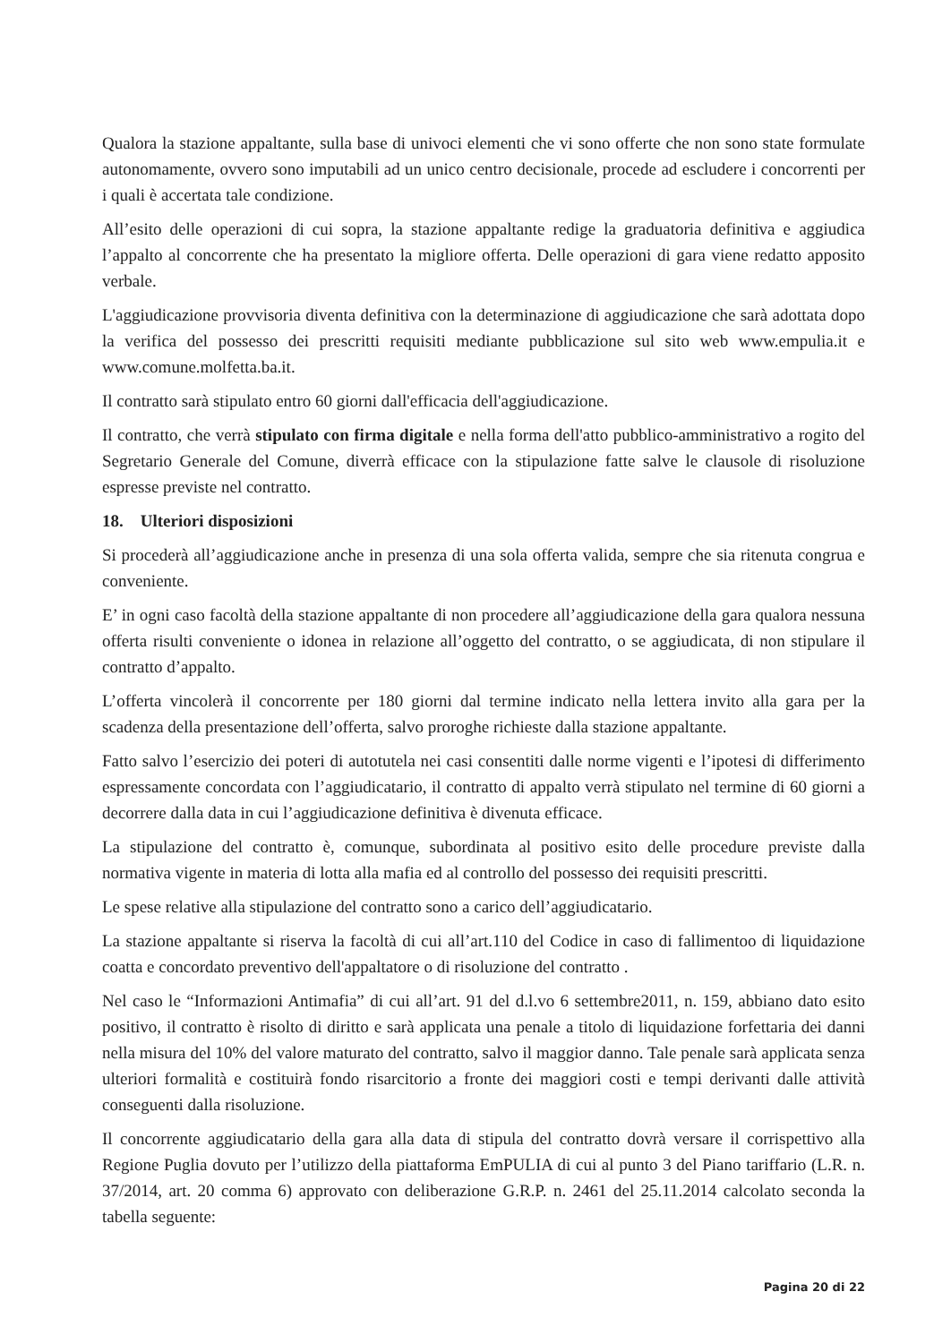Qualora la stazione appaltante, sulla base di univoci elementi che vi sono offerte che non sono state formulate autonomamente, ovvero sono imputabili ad un unico centro decisionale, procede ad escludere i concorrenti per i quali è accertata tale condizione.
All’esito delle operazioni di cui sopra, la stazione appaltante redige la graduatoria definitiva e aggiudica l’appalto al concorrente che ha presentato la migliore offerta. Delle operazioni di gara viene redatto apposito verbale.
L'aggiudicazione provvisoria diventa definitiva con la determinazione di aggiudicazione che sarà adottata dopo la verifica del possesso dei prescritti requisiti mediante pubblicazione sul sito web www.empulia.it e www.comune.molfetta.ba.it.
Il contratto sarà stipulato entro 60 giorni dall'efficacia dell'aggiudicazione.
Il contratto, che verrà stipulato con firma digitale e nella forma dell'atto pubblico-amministrativo a rogito del Segretario Generale del Comune, diverrà efficace con la stipulazione fatte salve le clausole di risoluzione espresse previste nel contratto.
18. Ulteriori disposizioni
Si procederà all’aggiudicazione anche in presenza di una sola offerta valida, sempre che sia ritenuta congrua e conveniente.
E’ in ogni caso facoltà della stazione appaltante di non procedere all’aggiudicazione della gara qualora nessuna offerta risulti conveniente o idonea in relazione all’oggetto del contratto, o se aggiudicata, di non stipulare il contratto d’appalto.
L’offerta vincolerà il concorrente per 180 giorni dal termine indicato nella lettera invito alla gara per la scadenza della presentazione dell’offerta, salvo proroghe richieste dalla stazione appaltante.
Fatto salvo l’esercizio dei poteri di autotutela nei casi consentiti dalle norme vigenti e l’ipotesi di differimento espressamente concordata con l’aggiudicatario, il contratto di appalto verrà stipulato nel termine di 60 giorni a decorrere dalla data in cui l’aggiudicazione definitiva è divenuta efficace.
La stipulazione del contratto è, comunque, subordinata al positivo esito delle procedure previste dalla normativa vigente in materia di lotta alla mafia ed al controllo del possesso dei requisiti prescritti.
Le spese relative alla stipulazione del contratto sono a carico dell’aggiudicatario.
La stazione appaltante si riserva la facoltà di cui all’art.110 del Codice in caso di fallimentoo di liquidazione coatta e concordato preventivo dell'appaltatore o di risoluzione del contratto .
Nel caso le “Informazioni Antimafia” di cui all’art. 91 del d.l.vo 6 settembre2011, n. 159, abbiano dato esito positivo, il contratto è risolto di diritto e sarà applicata una penale a titolo di liquidazione forfettaria dei danni nella misura del 10% del valore maturato del contratto, salvo il maggior danno. Tale penale sarà applicata senza ulteriori formalità e costituirà fondo risarcitorio a fronte dei maggiori costi e tempi derivanti dalle attività conseguenti dalla risoluzione.
Il concorrente aggiudicatario della gara alla data di stipula del contratto dovrà versare il corrispettivo alla Regione Puglia dovuto per l’utilizzo della piattaforma EmPULIA di cui al punto 3 del Piano tariffario (L.R. n. 37/2014, art. 20 comma 6) approvato con deliberazione G.R.P. n. 2461 del 25.11.2014 calcolato seconda la tabella seguente:
Pagina 20 di 22